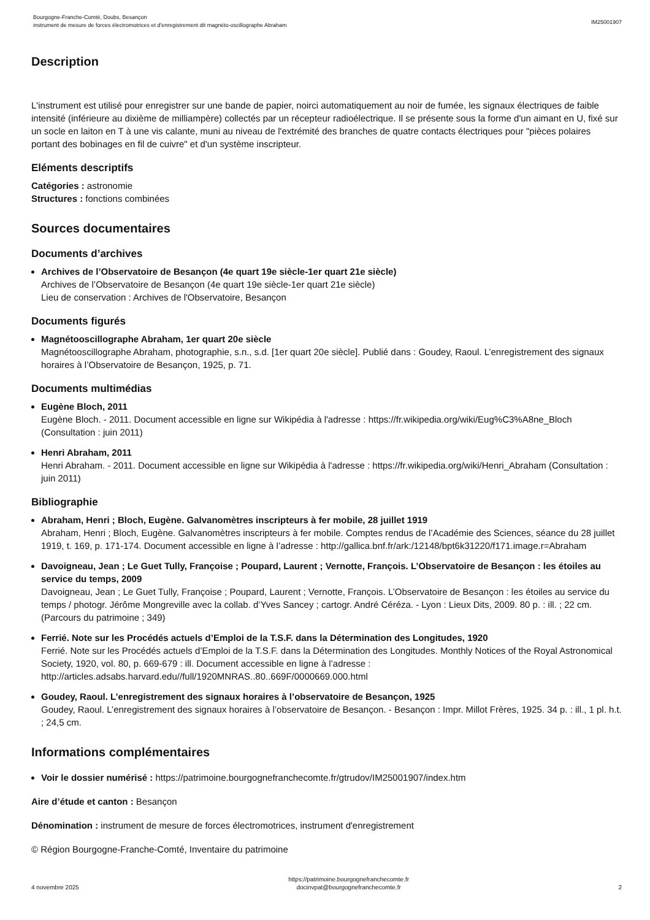Bourgogne-Franche-Comté, Doubs, Besançon
instrument de mesure de forces électromotrices et d'enregistrement dit magnéto-oscillographe Abraham
IM25001907
Description
L'instrument est utilisé pour enregistrer sur une bande de papier, noirci automatiquement au noir de fumée, les signaux électriques de faible intensité (inférieure au dixième de milliampère) collectés par un récepteur radioélectrique. Il se présente sous la forme d'un aimant en U, fixé sur un socle en laiton en T à une vis calante, muni au niveau de l'extrémité des branches de quatre contacts électriques pour "pièces polaires portant des bobinages en fil de cuivre" et d'un système inscripteur.
Eléments descriptifs
Catégories : astronomie
Structures : fonctions combinées
Sources documentaires
Documents d’archives
Archives de l’Observatoire de Besançon (4e quart 19e siècle-1er quart 21e siècle)
Archives de l’Observatoire de Besançon (4e quart 19e siècle-1er quart 21e siècle)
Lieu de conservation : Archives de l'Observatoire, Besançon
Documents figurés
Magnétooscillographe Abraham, 1er quart 20e siècle
Magnétooscillographe Abraham, photographie, s.n., s.d. [1er quart 20e siècle]. Publié dans : Goudey, Raoul. L’enregistrement des signaux horaires à l’Observatoire de Besançon, 1925, p. 71.
Documents multimédias
Eugène Bloch, 2011
Eugène Bloch. - 2011. Document accessible en ligne sur Wikipédia à l'adresse : https://fr.wikipedia.org/wiki/Eug%C3%A8ne_Bloch (Consultation : juin 2011)
Henri Abraham, 2011
Henri Abraham. - 2011. Document accessible en ligne sur Wikipédia à l'adresse : https://fr.wikipedia.org/wiki/Henri_Abraham (Consultation : juin 2011)
Bibliographie
Abraham, Henri ; Bloch, Eugène. Galvanomètres inscripteurs à fer mobile, 28 juillet 1919
Abraham, Henri ; Bloch, Eugène. Galvanomètres inscripteurs à fer mobile. Comptes rendus de l’Académie des Sciences, séance du 28 juillet 1919, t. 169, p. 171-174. Document accessible en ligne à l’adresse : http://gallica.bnf.fr/ark:/12148/bpt6k31220/f171.image.r=Abraham
Davoigneau, Jean ; Le Guet Tully, Françoise ; Poupard, Laurent ; Vernotte, François. L’Observatoire de Besançon : les étoiles au service du temps, 2009
Davoigneau, Jean ; Le Guet Tully, Françoise ; Poupard, Laurent ; Vernotte, François. L’Observatoire de Besançon : les étoiles au service du temps / photogr. Jérôme Mongreville avec la collab. d’Yves Sancey ; cartogr. André Céréza. - Lyon : Lieux Dits, 2009. 80 p. : ill. ; 22 cm. (Parcours du patrimoine ; 349)
Ferrié. Note sur les Procédés actuels d’Emploi de la T.S.F. dans la Détermination des Longitudes, 1920
Ferrié. Note sur les Procédés actuels d’Emploi de la T.S.F. dans la Détermination des Longitudes. Monthly Notices of the Royal Astronomical Society, 1920, vol. 80, p. 669-679 : ill. Document accessible en ligne à l’adresse : http://articles.adsabs.harvard.edu//full/1920MNRAS..80..669F/0000669.000.html
Goudey, Raoul. L’enregistrement des signaux horaires à l’observatoire de Besançon, 1925
Goudey, Raoul. L’enregistrement des signaux horaires à l’observatoire de Besançon. - Besançon : Impr. Millot Frères, 1925. 34 p. : ill., 1 pl. h.t. ; 24,5 cm.
Informations complémentaires
Voir le dossier numérisé : https://patrimoine.bourgognefranchecomte.fr/gtrudov/IM25001907/index.htm
Aire d’étude et canton : Besançon
Dénomination : instrument de mesure de forces électromotrices, instrument d'enregistrement
© Région Bourgogne-Franche-Comté, Inventaire du patrimoine
4 novembre 2025
https://patrimoine.bourgognefranchecomte.fr
docinvpat@bourgognefranchecomte.fr
2